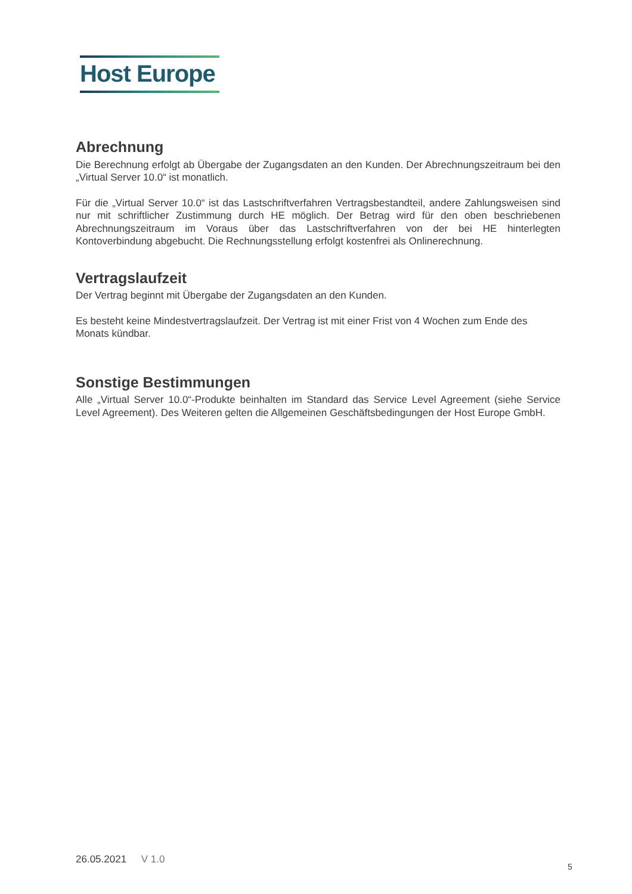Host Europe
Abrechnung
Die Berechnung erfolgt ab Übergabe der Zugangsdaten an den Kunden. Der Abrechnungszeitraum bei den „Virtual Server 10.0“ ist monatlich.
Für die „Virtual Server 10.0“ ist das Lastschriftverfahren Vertragsbestandteil, andere Zahlungsweisen sind nur mit schriftlicher Zustimmung durch HE möglich. Der Betrag wird für den oben beschriebenen Abrechnungszeitraum im Voraus über das Lastschriftverfahren von der bei HE hinterlegten Kontoverbindung abgebucht. Die Rechnungsstellung erfolgt kostenfrei als Onlinerechnung.
Vertragslaufzeit
Der Vertrag beginnt mit Übergabe der Zugangsdaten an den Kunden.
Es besteht keine Mindestvertragslaufzeit. Der Vertrag ist mit einer Frist von 4 Wochen zum Ende des Monats kündbar.
Sonstige Bestimmungen
Alle „Virtual Server 10.0“-Produkte beinhalten im Standard das Service Level Agreement (siehe Service Level Agreement). Des Weiteren gelten die Allgemeinen Geschäftsbedingungen der Host Europe GmbH.
26.05.2021 V 1.0
5